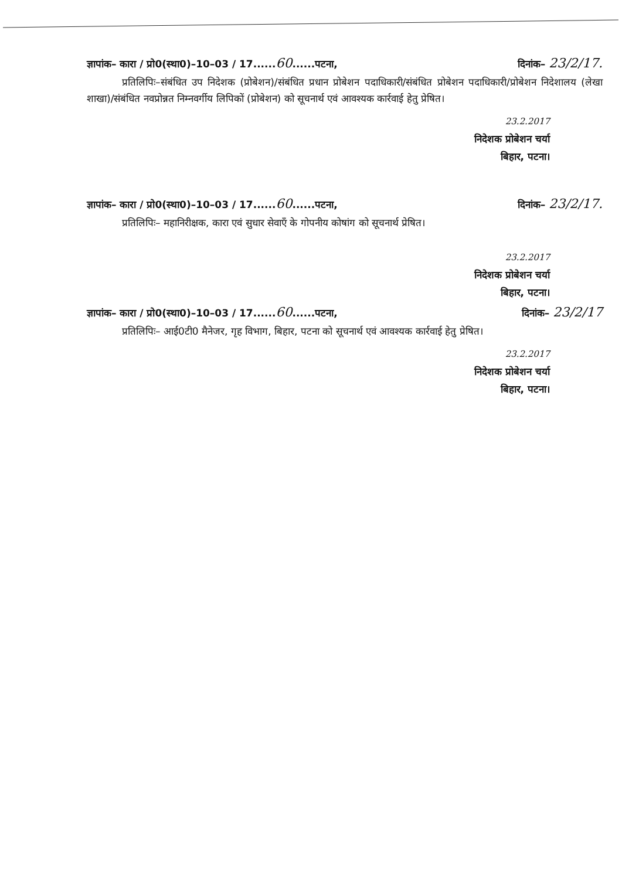ज्ञापांक– कारा / प्रो0(स्था0)–10–03 / 17......60......पटना, दिनांक– 23/2/17.
प्रतिलिपिः–संबंधित उप निदेशक (प्रोबेशन)/संबंधित प्रधान प्रोबेशन पदाधिकारी/संबंधित प्रोबेशन पदाधिकारी/प्रोबेशन निदेशालय (लेखा शाखा)/संबंधित नवप्रोन्नत निम्नवर्गीय लिपिकों (प्रोबेशन) को सूचनार्थ एवं आवश्यक कार्रवाई हेतु प्रेषित।
23.2.2017
निदेशक प्रोबेशन चर्या
बिहार, पटना।
ज्ञापांक– कारा / प्रो0(स्था0)–10–03 / 17......60......पटना, दिनांक– 23/2/17.
प्रतिलिपिः– महानिरीक्षक, कारा एवं सुधार सेवाएँ के गोपनीय कोषांग को सूचनार्थ प्रेषित।
23.2.2017
निदेशक प्रोबेशन चर्या
बिहार, पटना।
ज्ञापांक– कारा / प्रो0(स्था0)–10–03 / 17......60......पटना, दिनांक– 23/2/17
प्रतिलिपिः– आई0टी0 मैनेजर, गृह विभाग, बिहार, पटना को सूचनार्थ एवं आवश्यक कार्रवाई हेतु प्रेषित।
23.2.2017
निदेशक प्रोबेशन चर्या
बिहार, पटना।